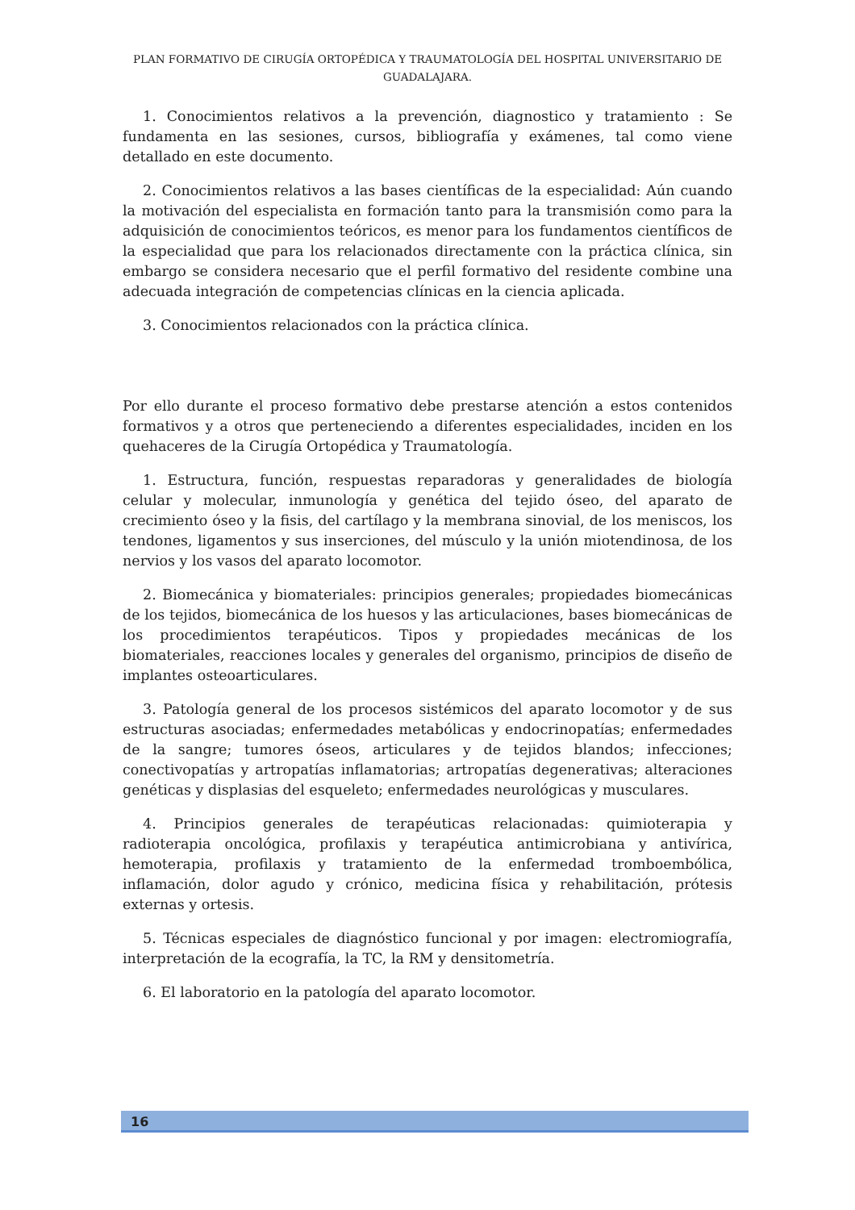PLAN FORMATIVO DE CIRUGÍA ORTOPÉDICA Y TRAUMATOLOGÍA DEL HOSPITAL UNIVERSITARIO DE GUADALAJARA.
1. Conocimientos relativos a la prevención, diagnostico y tratamiento : Se fundamenta en las sesiones, cursos, bibliografía y exámenes, tal como viene detallado en este documento.
2. Conocimientos relativos a las bases científicas de la especialidad: Aún cuando la motivación del especialista en formación tanto para la transmisión como para la adquisición de conocimientos teóricos, es menor para los fundamentos científicos de la especialidad que para los relacionados directamente con la práctica clínica, sin embargo se considera necesario que el perfil formativo del residente combine una adecuada integración de competencias clínicas en la ciencia aplicada.
3. Conocimientos relacionados con la práctica clínica.
Por ello durante el proceso formativo debe prestarse atención a estos contenidos formativos y a otros que perteneciendo a diferentes especialidades, inciden en los quehaceres de la Cirugía Ortopédica y Traumatología.
1. Estructura, función, respuestas reparadoras y generalidades de biología celular y molecular, inmunología y genética del tejido óseo, del aparato de crecimiento óseo y la fisis, del cartílago y la membrana sinovial, de los meniscos, los tendones, ligamentos y sus inserciones, del músculo y la unión miotendinosa, de los nervios y los vasos del aparato locomotor.
2. Biomecánica y biomateriales: principios generales; propiedades biomecánicas de los tejidos, biomecánica de los huesos y las articulaciones, bases biomecánicas de los procedimientos terapéuticos. Tipos y propiedades mecánicas de los biomateriales, reacciones locales y generales del organismo, principios de diseño de implantes osteoarticulares.
3. Patología general de los procesos sistémicos del aparato locomotor y de sus estructuras asociadas; enfermedades metabólicas y endocrinopatías; enfermedades de la sangre; tumores óseos, articulares y de tejidos blandos; infecciones; conectivopatías y artropatías inflamatorias; artropatías degenerativas; alteraciones genéticas y displasias del esqueleto; enfermedades neurológicas y musculares.
4. Principios generales de terapéuticas relacionadas: quimioterapia y radioterapia oncológica, profilaxis y terapéutica antimicrobiana y antivírica, hemoterapia, profilaxis y tratamiento de la enfermedad tromboembólica, inflamación, dolor agudo y crónico, medicina física y rehabilitación, prótesis externas y ortesis.
5. Técnicas especiales de diagnóstico funcional y por imagen: electromiografía, interpretación de la ecografía, la TC, la RM y densitometría.
6. El laboratorio en la patología del aparato locomotor.
16